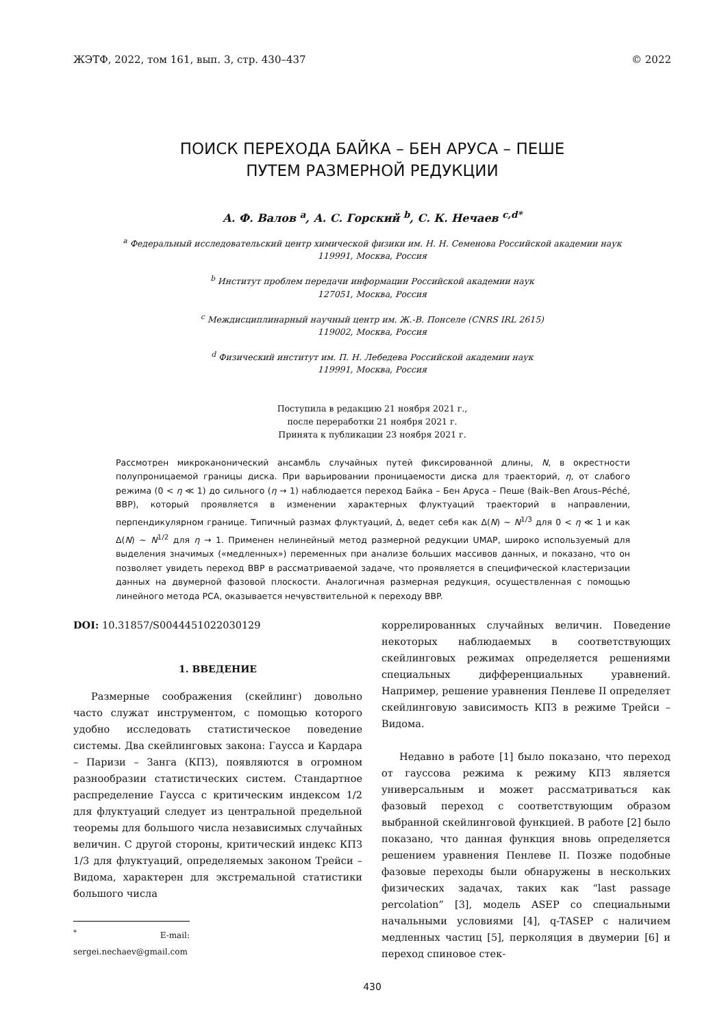ЖЭТФ, 2022, том 161, вып. 3, стр. 430–437 © 2022
ПОИСК ПЕРЕХОДА БАЙКА – БЕН АРУСА – ПЕШЕ
ПУТЕМ РАЗМЕРНОЙ РЕДУКЦИИ
А. Ф. Валов <sup>a</sup>, А. С. Горский <sup>b</sup>, С. К. Нечаев <sup>c,d*</sup>
<sup>a</sup> Федеральный исследовательский центр химической физики им. Н. Н. Семенова Российской академии наук
119991, Москва, Россия
<sup>b</sup> Институт проблем передачи информации Российской академии наук
127051, Москва, Россия
<sup>c</sup> Междисциплинарный научный центр им. Ж.-В. Понселе (CNRS IRL 2615)
119002, Москва, Россия
<sup>d</sup> Физический институт им. П. Н. Лебедева Российской академии наук
119991, Москва, Россия
Поступила в редакцию 21 ноября 2021 г.,
после переработки 21 ноября 2021 г.
Принята к публикации 23 ноября 2021 г.
Рассмотрен микроканонический ансамбль случайных путей фиксированной длины, N, в окрестности полупроницаемой границы диска. При варьировании проницаемости диска для траекторий, η, от слабого режима (0 < η ≪ 1) до сильного (η → 1) наблюдается переход Байка – Бен Аруса – Пеше (Baik–Ben Arous–Péché, BBP), который проявляется в изменении характерных флуктуаций траекторий в направлении, перпендикулярном границе. Типичный размах флуктуаций, Δ, ведет себя как Δ(N) ∼ N<sup>1/3</sup> для 0 < η ≪ 1 и как Δ(N) ∼ N<sup>1/2</sup> для η → 1. Применен нелинейный метод размерной редукции UMAP, широко используемый для выделения значимых («медленных») переменных при анализе больших массивов данных, и показано, что он позволяет увидеть переход BBP в рассматриваемой задаче, что проявляется в специфической кластеризации данных на двумерной фазовой плоскости. Аналогичная размерная редукция, осуществленная с помощью линейного метода PCA, оказывается нечувствительной к переходу BBP.
DOI: 10.31857/S0044451022030129
1. ВВЕДЕНИЕ
Размерные соображения (скейлинг) довольно часто служат инструментом, с помощью которого удобно исследовать статистическое поведение системы. Два скейлинговых закона: Гаусса и Кардара – Паризи – Занга (КПЗ), появляются в огромном разнообразии статистических систем. Стандартное распределение Гаусса с критическим индексом 1/2 для флуктуаций следует из центральной предельной теоремы для большого числа независимых случайных величин. С другой стороны, критический индекс КПЗ 1/3 для флуктуаций, определяемых законом Трейси – Видома, характерен для экстремальной статистики большого числа
<sup>*</sup> E-mail: sergei.nechaev@gmail.com
коррелированных случайных величин. Поведение некоторых наблюдаемых в соответствующих скейлинговых режимах определяется решениями специальных дифференциальных уравнений. Например, решение уравнения Пенлеве II определяет скейлинговую зависимость КПЗ в режиме Трейси – Видома.
Недавно в работе [1] было показано, что переход от гауссова режима к режиму КПЗ является универсальным и может рассматриваться как фазовый переход с соответствующим образом выбранной скейлинговой функцией. В работе [2] было показано, что данная функция вновь определяется решением уравнения Пенлеве II. Позже подобные фазовые переходы были обнаружены в нескольких физических задачах, таких как “last passage percolation” [3], модель ASEP со специальными начальными условиями [4], q-TASEP с наличием медленных частиц [5], перколяция в двумерии [6] и переход спиновое стек-
430